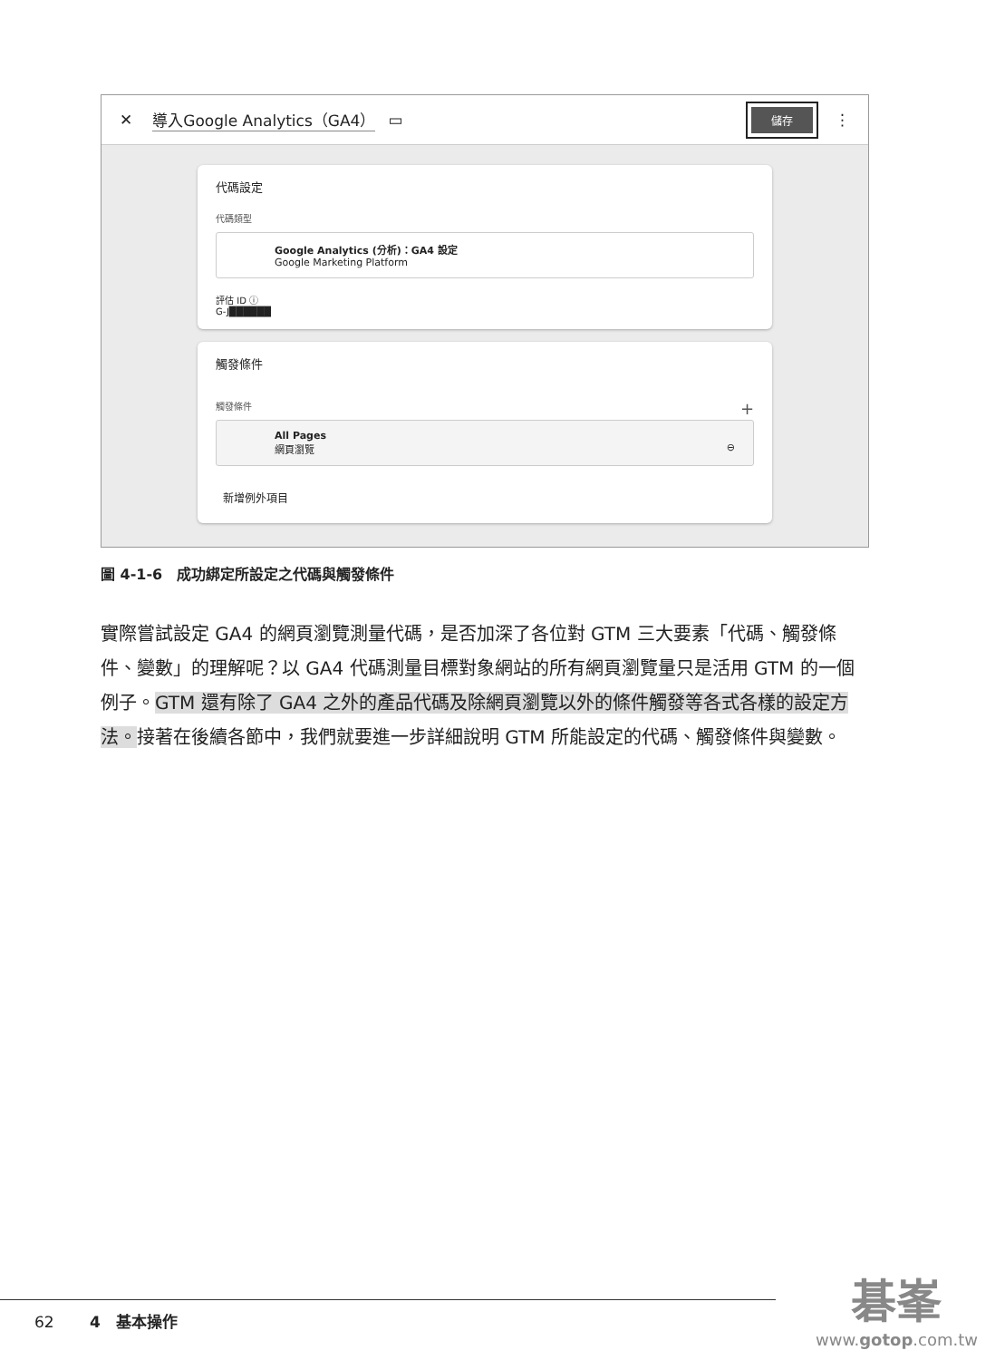✕ 導入Google Analytics（GA4） ▭ 儲存 ⋮
代碼設定
代碼類型
Google Analytics (分析)：GA4 設定
Google Marketing Platform
評估 ID ⓘ
G-J██████
觸發條件
觸發條件 +
All Pages
網頁瀏覽 ⊖
新增例外項目
圖 4-1-6　成功綁定所設定之代碼與觸發條件
實際嘗試設定 GA4 的網頁瀏覽測量代碼，是否加深了各位對 GTM 三大要素「代碼、觸發條件、變數」的理解呢？以 GA4 代碼測量目標對象網站的所有網頁瀏覽量只是活用 GTM 的一個例子。GTM 還有除了 GA4 之外的產品代碼及除網頁瀏覽以外的條件觸發等各式各樣的設定方法。接著在後續各節中，我們就要進一步詳細說明 GTM 所能設定的代碼、觸發條件與變數。
62 　　4　基本操作
碁峯
www.gotop.com.tw